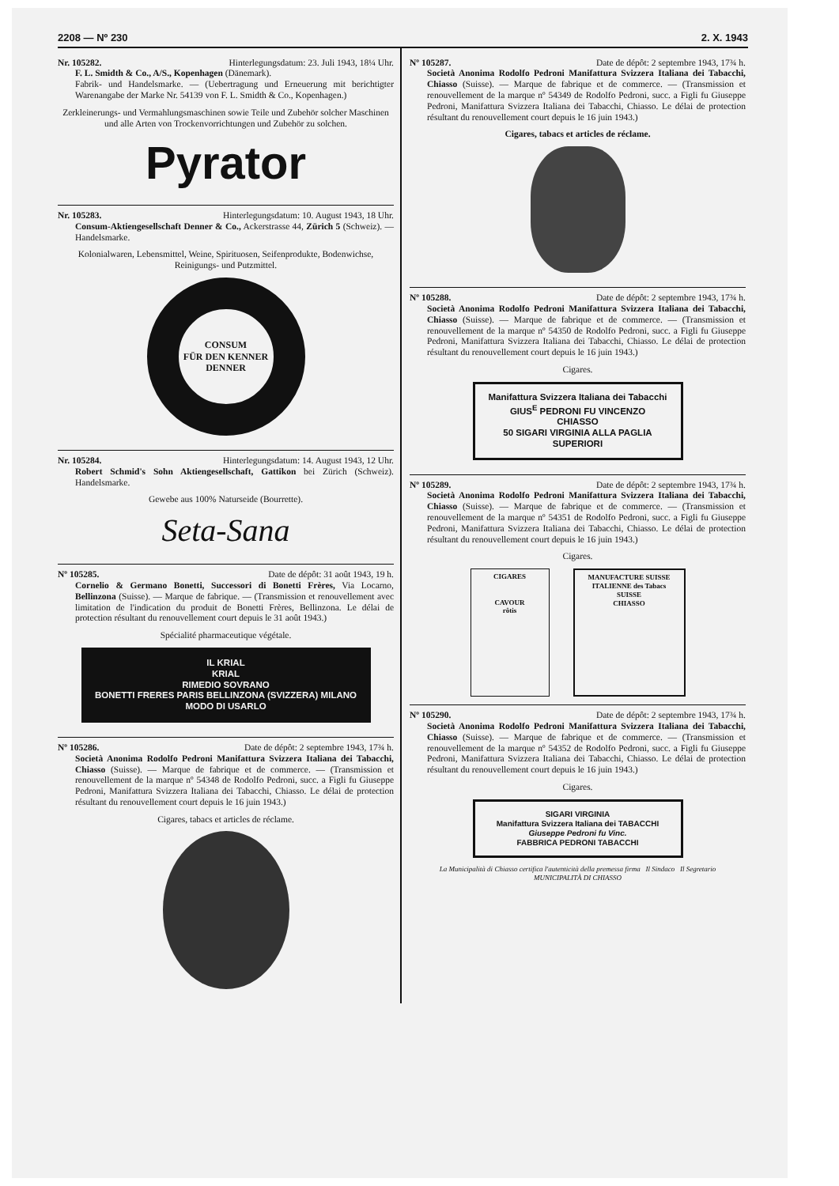2208 — Nº 230 2. X. 1943
Nr. 105282. Hinterlegungsdatum: 23. Juli 1943, 18¼ Uhr.
F. L. Smidth & Co., A/S., Kopenhagen (Dänemark).
Fabrik- und Handelsmarke. — (Uebertragung und Erneuerung mit berichtigter Warenangabe der Marke Nr. 54139 von F. L. Smidth & Co., Kopenhagen.)
Zerkleinerungs- und Vermahlungsmaschinen sowie Teile und Zubehör solcher Maschinen und alle Arten von Trockenvorrichtungen und Zubehör zu solchen.
Pyrator
Nr. 105283. Hinterlegungsdatum: 10. August 1943, 18 Uhr.
Consum-Aktiengesellschaft Denner & Co., Ackerstrasse 44, Zürich 5 (Schweiz). — Handelsmarke.
Kolonialwaren, Lebensmittel, Weine, Spirituosen, Seifenprodukte, Bodenwichse, Reinigungs- und Putzmittel.
CONSUM
FÜR DEN KENNER
DENNER
Nr. 105284. Hinterlegungsdatum: 14. August 1943, 12 Uhr.
Robert Schmid's Sohn Aktiengesellschaft, Gattikon bei Zürich (Schweiz). Handelsmarke.
Gewebe aus 100% Naturseide (Bourrette).
Seta-Sana
Nº 105285. Date de dépôt: 31 août 1943, 19 h.
Cornelio & Germano Bonetti, Successori di Bonetti Frères, Via Locarno, Bellinzona (Suisse). — Marque de fabrique. — (Transmission et renouvellement avec limitation de l'indication du produit de Bonetti Frères, Bellinzona. Le délai de protection résultant du renouvellement court depuis le 31 août 1943.)
Spécialité pharmaceutique végétale.
IL KRIAL
KRIAL
RIMEDIO SOVRANO
BONETTI FRERES PARIS BELLINZONA (SVIZZERA) MILANO
MODO DI USARLO
Nº 105286. Date de dépôt: 2 septembre 1943, 17¾ h.
Società Anonima Rodolfo Pedroni Manifattura Svizzera Italiana dei Tabacchi, Chiasso (Suisse). — Marque de fabrique et de commerce. — (Transmission et renouvellement de la marque nº 54348 de Rodolfo Pedroni, succ. a Figli fu Giuseppe Pedroni, Manifattura Svizzera Italiana dei Tabacchi, Chiasso. Le délai de protection résultant du renouvellement court depuis le 16 juin 1943.)
Cigares, tabacs et articles de réclame.
Nº 105287. Date de dépôt: 2 septembre 1943, 17¾ h.
Società Anonima Rodolfo Pedroni Manifattura Svizzera Italiana dei Tabacchi, Chiasso (Suisse). — Marque de fabrique et de commerce. — (Transmission et renouvellement de la marque nº 54349 de Rodolfo Pedroni, succ. a Figli fu Giuseppe Pedroni, Manifattura Svizzera Italiana dei Tabacchi, Chiasso. Le délai de protection résultant du renouvellement court depuis le 16 juin 1943.)
Cigares, tabacs et articles de réclame.
Nº 105288. Date de dépôt: 2 septembre 1943, 17¾ h.
Società Anonima Rodolfo Pedroni Manifattura Svizzera Italiana dei Tabacchi, Chiasso (Suisse). — Marque de fabrique et de commerce. — (Transmission et renouvellement de la marque nº 54350 de Rodolfo Pedroni, succ. a Figli fu Giuseppe Pedroni, Manifattura Svizzera Italiana dei Tabacchi, Chiasso. Le délai de protection résultant du renouvellement court depuis le 16 juin 1943.)
Cigares.
Manifattura Svizzera Italiana dei Tabacchi
GIUS<sup>E</sup> PEDRONI FU VINCENZO
CHIASSO
50 SIGARI VIRGINIA ALLA PAGLIA SUPERIORI
Nº 105289. Date de dépôt: 2 septembre 1943, 17¾ h.
Società Anonima Rodolfo Pedroni Manifattura Svizzera Italiana dei Tabacchi, Chiasso (Suisse). — Marque de fabrique et de commerce. — (Transmission et renouvellement de la marque nº 54351 de Rodolfo Pedroni, succ. a Figli fu Giuseppe Pedroni, Manifattura Svizzera Italiana dei Tabacchi, Chiasso. Le délai de protection résultant du renouvellement court depuis le 16 juin 1943.)
Cigares.
CIGARES
CAVOUR
rôtis
MANUFACTURE SUISSE ITALIENNE des Tabacs
SUISSE
CHIASSO
Nº 105290. Date de dépôt: 2 septembre 1943, 17¾ h.
Società Anonima Rodolfo Pedroni Manifattura Svizzera Italiana dei Tabacchi, Chiasso (Suisse). — Marque de fabrique et de commerce. — (Transmission et renouvellement de la marque nº 54352 de Rodolfo Pedroni, succ. a Figli fu Giuseppe Pedroni, Manifattura Svizzera Italiana dei Tabacchi, Chiasso. Le délai de protection résultant du renouvellement court depuis le 16 juin 1943.)
Cigares.
SIGARI VIRGINIA
Manifattura Svizzera Italiana dei TABACCHI
Giuseppe Pedroni fu Vinc.
FABBRICA PEDRONI TABACCHI
La Municipalità di Chiasso certifica l'autenticità della premessa firma Il Sindaco Il Segretario
MUNICIPALITÀ DI CHIASSO